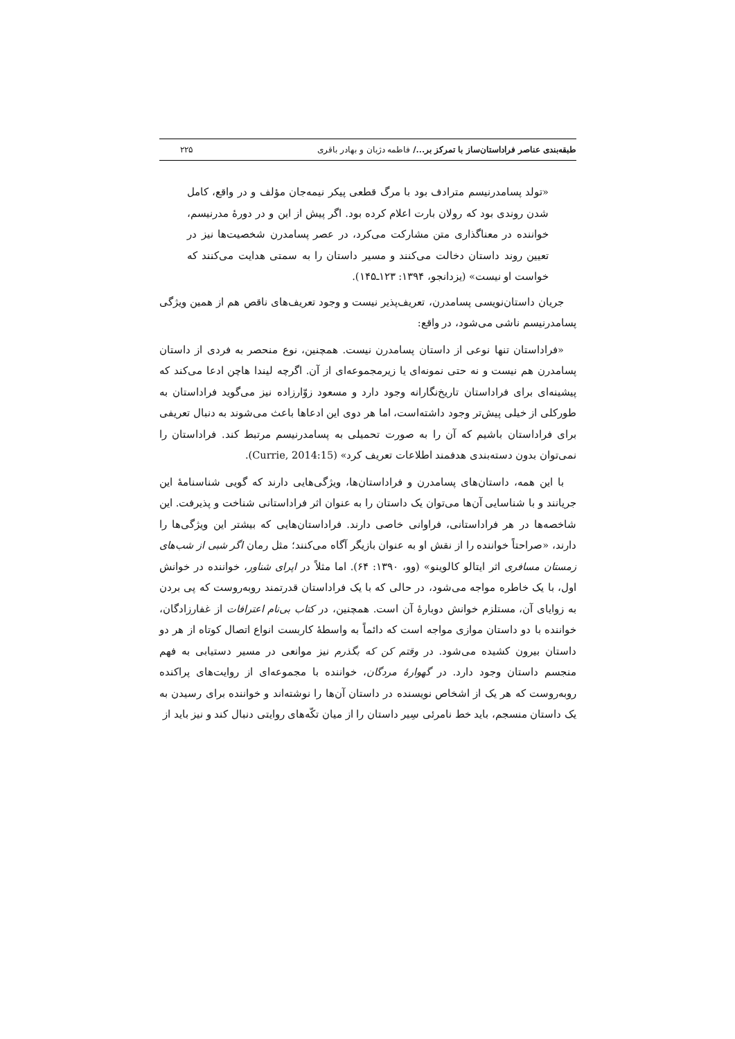طبقه‌بندی عناصر فراداستان‌ساز با تمرکز بر.../ فاطمه دژبان و بهادر باقری ۲۲۵
«تولد پسامدرنیسم مترادف بود با مرگ قطعی پیکر نیمه‌جان مؤلف و در واقع، کامل شدن روندی بود که رولان بارت اعلام کرده بود. اگر پیش از این و در دورهٔ مدرنیسم، خواننده در معناگذاری متن مشارکت می‌کرد، در عصر پسامدرن شخصیت‌ها نیز در تعیین روند داستان دخالت می‌کنند و مسیر داستان را به سمتی هدایت می‌کنند که خواست او نیست» (یزدانجو، ۱۳۹۴: ۱۲۳ـ۱۴۵).
جریان داستان‌نویسی پسامدرن، تعریف‌پذیر نیست و وجود تعریف‌های ناقص هم از همین ویژگی پسامدرنیسم ناشی می‌شود، در واقع:
«فراداستان تنها نوعی از داستان پسامدرن نیست. همچنین، نوع منحصر به فردی از داستان پسامدرن هم نیست و نه حتی نمونه‌ای یا زیرمجموعه‌ای از آن. اگرچه لیندا هاچن ادعا می‌کند که پیشینه‌ای برای فراداستان تاریخ‌نگارانه وجود دارد و مسعود زوّارزاده نیز می‌گوید فراداستان به طورکلی از خیلی پیش‌تر وجود داشته‌است، اما هر دوی این ادعاها باعث می‌شوند به دنبال تعریفی برای فراداستان باشیم که آن را به صورت تحمیلی به پسامدرنیسم مرتبط کند. فراداستان را نمی‌توان بدون دسته‌بندی هدفمند اطلاعات تعریف کرد» (Currie, 2014:15).
با این همه، داستان‌های پسامدرن و فراداستان‌ها، ویژگی‌هایی دارند که گویی شناسنامهٔ این جریانند و با شناسایی آن‌ها می‌توان یک داستان را به عنوان اثر فراداستانی شناخت و پذیرفت. این شاخصه‌ها در هر فراداستانی، فراوانی خاصی دارند. فراداستان‌هایی که بیشتر این ویژگی‌ها را دارند، «صراحتاً خواننده را از نقش او به عنوان بازیگر آگاه می‌کنند؛ مثل رمان اگر شبی از شب‌های زمستان مسافری اثر ایتالو کالوینو» (وو، ۱۳۹۰: ۶۴). اما مثلاً در اپرای شناور، خواننده در خوانش اول، با یک خاطره مواجه می‌شود، در حالی که با یک فراداستان قدرتمند روبه‌روست که پی بردن به زوایای آن، مستلزم خوانش دوبارهٔ آن است. همچنین، در کتاب بی‌نام اعترافات از غفارزادگان، خواننده با دو داستان موازی مواجه است که دائماً به واسطهٔ کاربست انواع اتصال کوتاه از هر دو داستان بیرون کشیده می‌شود. در وقتم کن که بگذرم نیز موانعی در مسیر دستیابی به فهم منجسم داستان وجود دارد. در گهوارهٔ مردگان، خواننده با مجموعه‌ای از روایت‌های پراکنده روبه‌روست که هر یک از اشخاص نویسنده در داستان آن‌ها را نوشته‌اند و خواننده برای رسیدن به یک داستان منسجم، باید خط نامرئی سِیر داستان را از میان تکّه‌های روایتی دنبال کند و نیز باید از